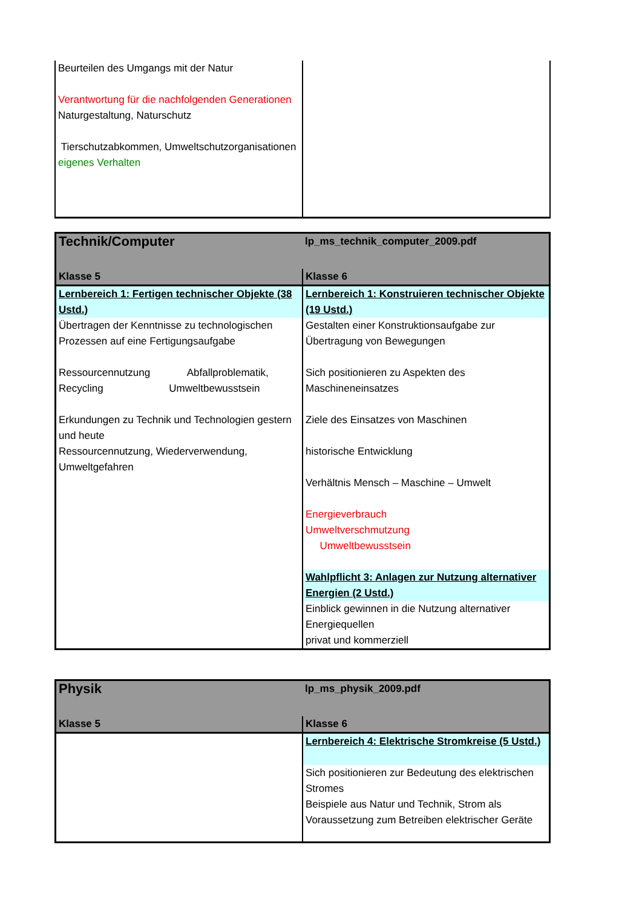| Beurteilen des Umgangs mit der Natur Verantwortung für die nachfolgenden Generationen Naturgestaltung, Naturschutz Tierschutzabkommen, Umweltschutzorganisationen eigenes Verhalten | |
| Technik/Computer | lp_ms_technik_computer_2009.pdf |
| Klasse 5 | Klasse 6 |
| Lernbereich 1: Fertigen technischer Objekte (38 Ustd.) | Lernbereich 1: Konstruieren technischer Objekte (19 Ustd.) |
| Übertragen der Kenntnisse zu technologischen Prozessen auf eine Fertigungsaufgabe Ressourcennutzung Abfallproblematik, Recycling Umweltbewusstsein Erkundungen zu Technik und Technologien gestern und heute Ressourcennutzung, Wiederverwendung, Umweltgefahren | Gestalten einer Konstruktionsaufgabe zur Übertragung von Bewegungen Sich positionieren zu Aspekten des Maschineneinsatzes Ziele des Einsatzes von Maschinen historische Entwicklung Verhältnis Mensch – Maschine – Umwelt Energieverbrauch Umweltverschmutzung Umweltbewusstsein Wahlpflicht 3: Anlagen zur Nutzung alternativer Energien (2 Ustd.) Einblick gewinnen in die Nutzung alternativer Energiequellen privat und kommerziell |
| Physik | lp_ms_physik_2009.pdf |
| Klasse 5 | Klasse 6 |
| | Lernbereich 4: Elektrische Stromkreise (5 Ustd.) |
| | Sich positionieren zur Bedeutung des elektrischen Stromes Beispiele aus Natur und Technik, Strom als Voraussetzung zum Betreiben elektrischer Geräte |